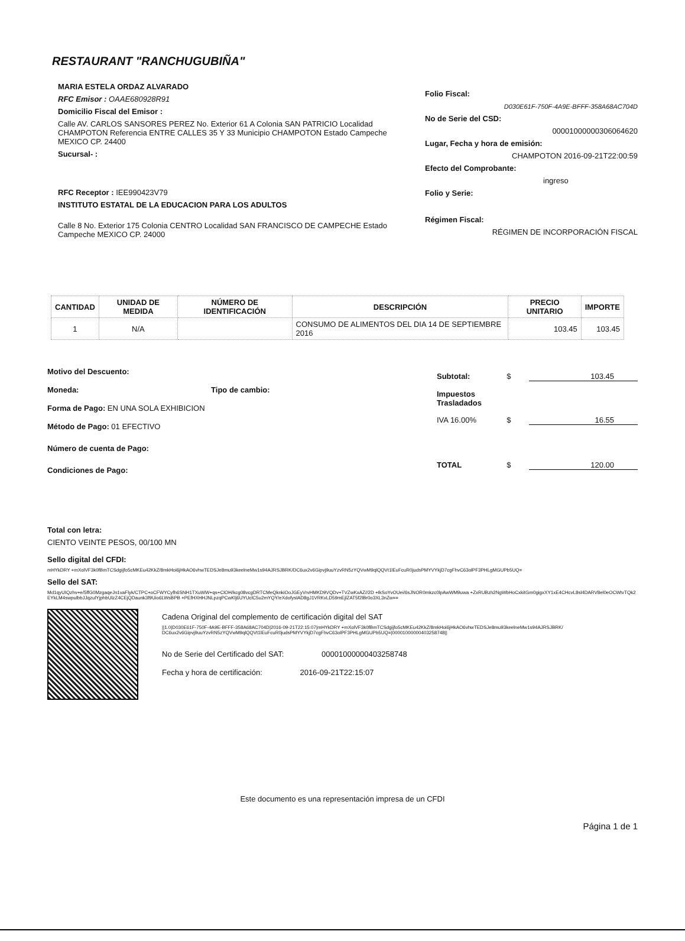RESTAURANT "RANCHUGUBIÑA"
MARIA ESTELA ORDAZ ALVARADO
RFC Emisor : OAAE680928R91
Domicilio Fiscal del Emisor :
Calle AV. CARLOS SANSORES PEREZ No. Exterior 61 A Colonia SAN PATRICIO Localidad CHAMPOTON Referencia ENTRE CALLES 35 Y 33 Municipio CHAMPOTON Estado Campeche MEXICO CP. 24400
Sucursal- :
RFC Receptor : IEE990423V79
INSTITUTO ESTATAL DE LA EDUCACION PARA LOS ADULTOS
Calle 8 No. Exterior 175 Colonia CENTRO Localidad SAN FRANCISCO DE CAMPECHE Estado Campeche MEXICO CP. 24000
Folio Fiscal:
D030E61F-750F-4A9E-BFFF-358A68AC704D
No de Serie del CSD:
00001000000306064620
Lugar, Fecha y hora de emisión:
CHAMPOTON 2016-09-21T22:00:59
Efecto del Comprobante:
ingreso
Folio y Serie:
Régimen Fiscal:
RÉGIMEN DE INCORPORACIÓN FISCAL
| CANTIDAD | UNIDAD DE MEDIDA | NÚMERO DE IDENTIFICACIÓN | DESCRIPCIÓN | PRECIO UNITARIO | IMPORTE |
| --- | --- | --- | --- | --- | --- |
| 1 | N/A | | CONSUMO DE ALIMENTOS DEL DIA 14 DE SEPTIEMBRE 2016 | 103.45 | 103.45 |
Motivo del Descuento:
Moneda: Tipo de cambio:
Forma de Pago: EN UNA SOLA EXHIBICION
Método de Pago: 01 EFECTIVO
Número de cuenta de Pago:
Condiciones de Pago:
Subtotal: $ 103.45
Impuestos
Trasladados
IVA 16.00% $ 16.55
TOTAL $ 120.00
Total con letra:
CIENTO VEINTE PESOS, 00/100 MN
Sello digital del CFDI:
mHYkDRY +mXolVF3k0fBmTCSdgijfo5cMKEu42KkZ/8mkHoi6jHkAO6vhwTEDSJe8mu93keelneMw1s94AJRSJBRK/DC6ux2v6Gipvj9uuYzvRN5zYQVwM9qlQQVt1lEuFcuR0judsPMYVYkjD7cgFhvC63olPF3PHLgMGUPb5UQ=
Sello del SAT:
Md1qyUIQzhv+e/5ffG0MzgaqeJn1vaFlyk/CTPC+oCFWYCyfh6SNH1TXuWW+qs+ClOH/kcg08vcgDRTCMeQknkiOoJGEyVrvHMKD9VQDv+TVZwKxAZ//2D +IkSoYvOUei/6sJNOR0mkzc0lpAwWM9uwa +ZxRUBzh2NgWbHoCxkitGm0gigxXY1xE4CHcvL8sl4DARV8el0eOCWtvTQk2EYkLM4swpulbbJJqzulYjphbUlzZ4CEjQDaunk3f9Uio6LWsBPB +PEfHXHHJNLpzqPCwKlj6UYUclC5u2mYQY/eXdofyslAD8gJ1VRKvLD59mEjlZAT5f2lBr0o3XL3nZw==
Cadena Original del complemento de certificación digital del SAT
||1.0|D030E61F-750F-4A9E-BFFF-358A68AC704D|2016-09-21T22:15:07|mHYkDRY +mXolVF3k0fBmTCSdgijfo5cMKEu42KkZ/8mkHoi6jHkAO6vhwTEDSJe8mu93keelneMw1s94AJRSJBRK/DC6ux2v6Gipvj9uuYzvRN5zYQVwM9qlQQVt1lEuFcuR0judsPMYVYkjD7cgFhvC63olPF3PHLgMGUPb5UQ=|00001000000403258748||
No de Serie del Certificado del SAT: 00001000000403258748
Fecha y hora de certificación: 2016-09-21T22:15:07
Este documento es una representación impresa de un CFDI
Página 1 de 1